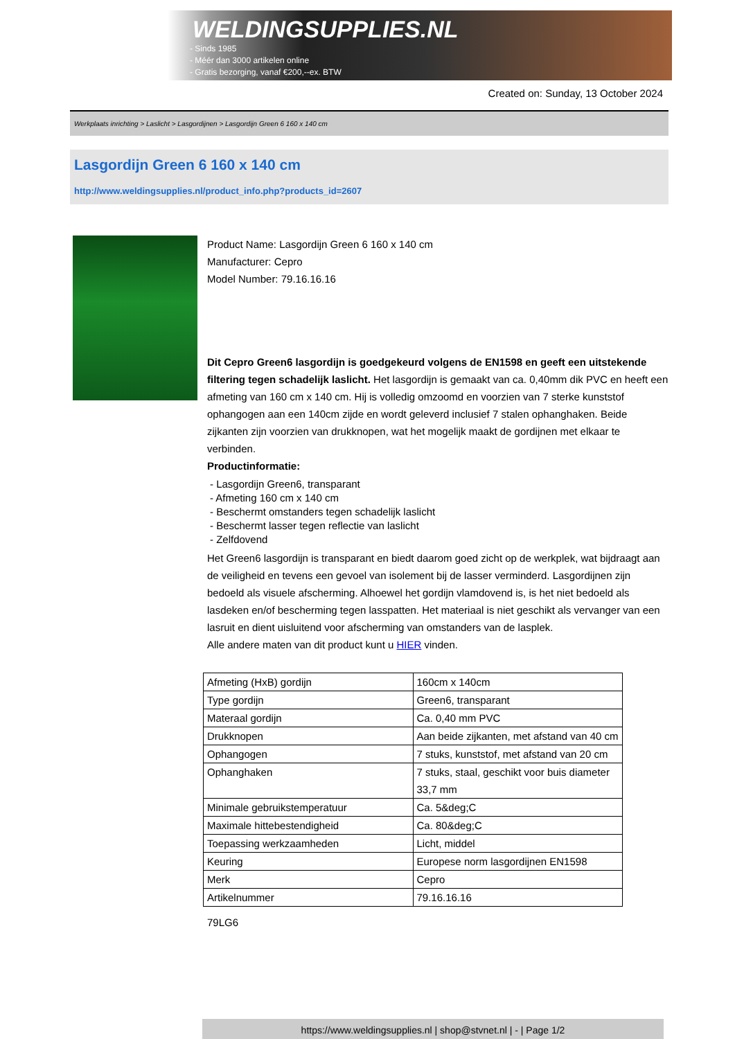WELDINGSUPPLIES.NL
- Sinds 1985
- Méér dan 3000 artikelen online
- Gratis bezorging, vanaf €200,--ex. BTW
Created on: Sunday, 13 October 2024
Werkplaats inrichting > Laslicht > Lasgordijnen > Lasgordijn Green 6 160 x 140 cm
Lasgordijn Green 6 160 x 140 cm
http://www.weldingsupplies.nl/product_info.php?products_id=2607
Product Name: Lasgordijn Green 6 160 x 140 cm
Manufacturer: Cepro
Model Number: 79.16.16.16
Dit Cepro Green6 lasgordijn is goedgekeurd volgens de EN1598 en geeft een uitstekende filtering tegen schadelijk laslicht. Het lasgordijn is gemaakt van ca. 0,40mm dik PVC en heeft een afmeting van 160 cm x 140 cm. Hij is volledig omzoomd en voorzien van 7 sterke kunststof ophangogen aan een 140cm zijde en wordt geleverd inclusief 7 stalen ophanghaken. Beide zijkanten zijn voorzien van drukknopen, wat het mogelijk maakt de gordijnen met elkaar te verbinden.
Productinformatie:
- Lasgordijn Green6, transparant
- Afmeting 160 cm x 140 cm
- Beschermt omstanders tegen schadelijk laslicht
- Beschermt lasser tegen reflectie van laslicht
- Zelfdovend
Het Green6 lasgordijn is transparant en biedt daarom goed zicht op de werkplek, wat bijdraagt aan de veiligheid en tevens een gevoel van isolement bij de lasser verminderd. Lasgordijnen zijn bedoeld als visuele afscherming. Alhoewel het gordijn vlamdovend is, is het niet bedoeld als lasdeken en/of bescherming tegen lasspatten. Het materiaal is niet geschikt als vervanger van een lasruit en dient uisluitend voor afscherming van omstanders van de lasplek.
Alle andere maten van dit product kunt u HIER vinden.
| Afmeting (HxB) gordijn | 160cm x 140cm |
| Type gordijn | Green6, transparant |
| Materaal gordijn | Ca. 0,40 mm PVC |
| Drukknopen | Aan beide zijkanten, met afstand van 40 cm |
| Ophangogen | 7 stuks, kunststof, met afstand van 20 cm |
| Ophanghaken | 7 stuks, staal, geschikt voor buis diameter 33,7 mm |
| Minimale gebruikstemperatuur | Ca. 5&deg;C |
| Maximale hittebestendigheid | Ca. 80&deg;C |
| Toepassing werkzaamheden | Licht, middel |
| Keuring | Europese norm lasgordijnen EN1598 |
| Merk | Cepro |
| Artikelnummer | 79.16.16.16 |
79LG6
https://www.weldingsupplies.nl | shop@stvnet.nl | - | Page 1/2